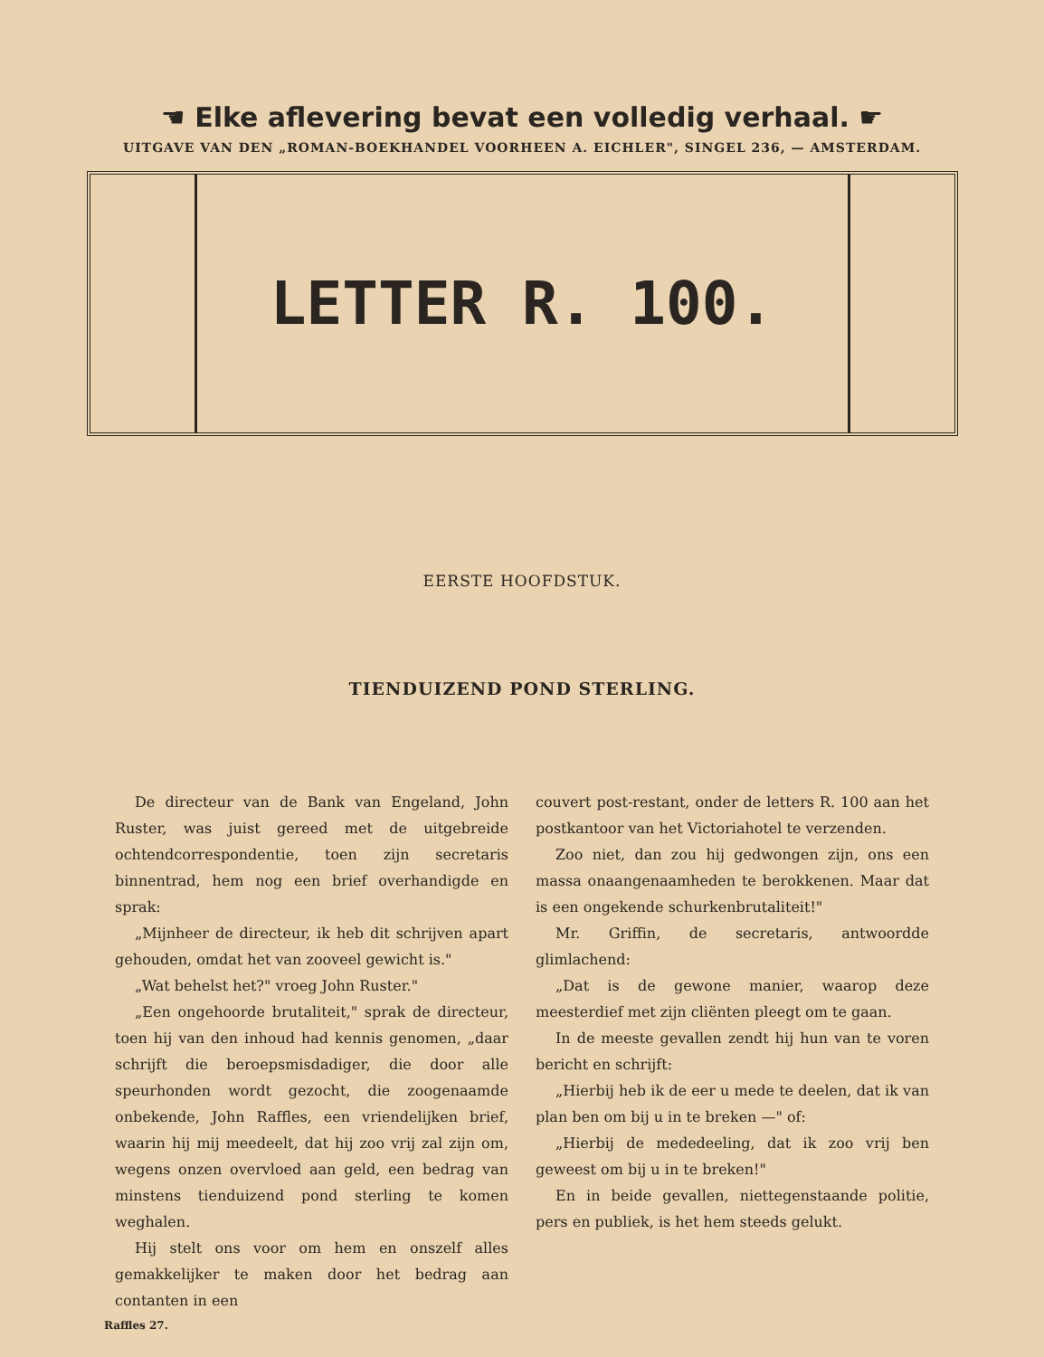☚ Elke aflevering bevat een volledig verhaal. ☛
UITGAVE VAN DEN „ROMAN-BOEKHANDEL VOORHEEN A. EICHLER", SINGEL 236, — AMSTERDAM.
LETTER R. 100.
EERSTE HOOFDSTUK.
TIENDUIZEND POND STERLING.
De directeur van de Bank van Engeland, John Ruster, was juist gereed met de uitgebreide ochtendcorrespondentie, toen zijn secretaris binnentrad, hem nog een brief overhandigde en sprak:
„Mijnheer de directeur, ik heb dit schrijven apart gehouden, omdat het van zooveel gewicht is."
„Wat behelst het?" vroeg John Ruster."
„Een ongehoorde brutaliteit," sprak de directeur, toen hij van den inhoud had kennis genomen, „daar schrijft die beroepsmisdadiger, die door alle speurhonden wordt gezocht, die zoogenaamde onbekende, John Raffles, een vriendelijken brief, waarin hij mij meedeelt, dat hij zoo vrij zal zijn om, wegens onzen overvloed aan geld, een bedrag van minstens tienduizend pond sterling te komen weghalen.
Hij stelt ons voor om hem en onszelf alles gemakkelijker te maken door het bedrag aan contanten in een
couvert post-restant, onder de letters R. 100 aan het postkantoor van het Victoriahotel te verzenden.
Zoo niet, dan zou hij gedwongen zijn, ons een massa onaangenaamheden te berokkenen. Maar dat is een ongekende schurkenbrutaliteit!"
Mr. Griffin, de secretaris, antwoordde glimlachend:
„Dat is de gewone manier, waarop deze meesterdief met zijn cliënten pleegt om te gaan.
In de meeste gevallen zendt hij hun van te voren bericht en schrijft:
„Hierbij heb ik de eer u mede te deelen, dat ik van plan ben om bij u in te breken —" of:
„Hierbij de mededeeling, dat ik zoo vrij ben geweest om bij u in te breken!"
En in beide gevallen, niettegenstaande politie, pers en publiek, is het hem steeds gelukt.
Raffles 27.